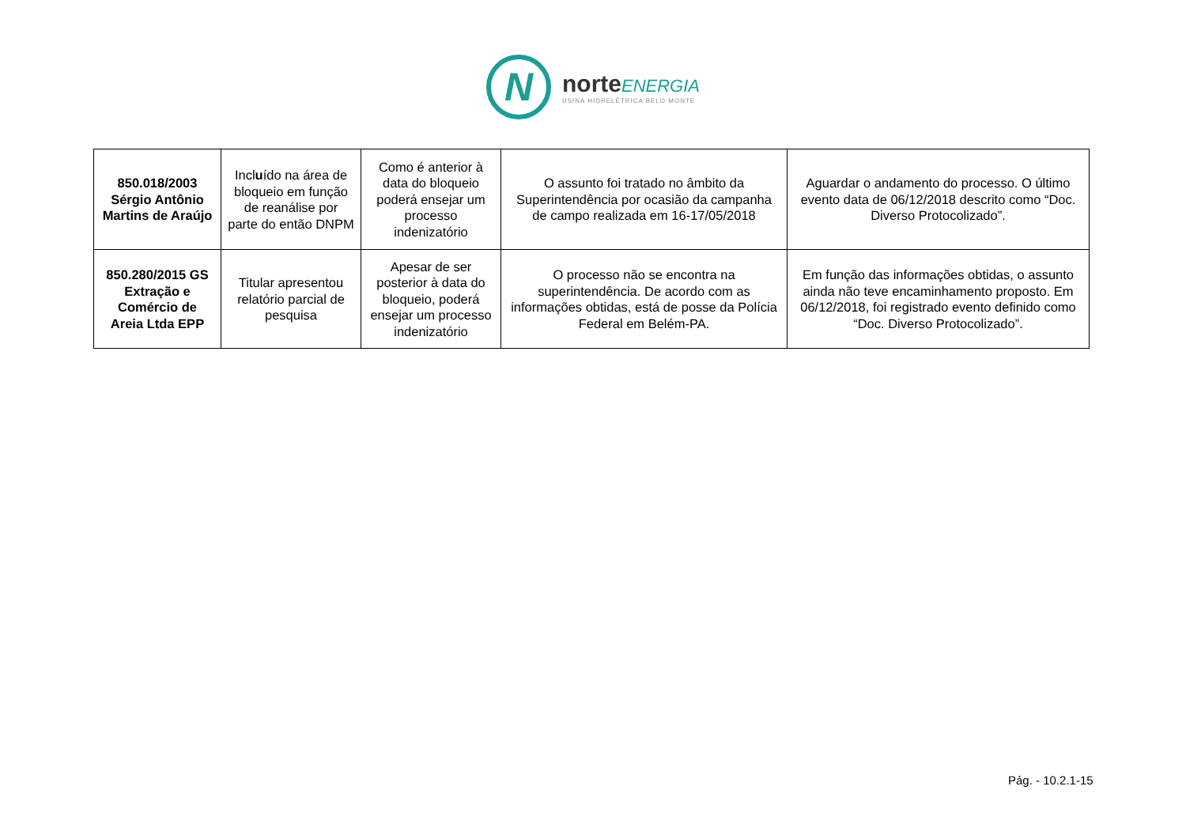N
norte ENERGIA
USINA HIDRELÉTRICA BELO MONTE
| 850.018/2003 Sérgio Antônio Martins de Araújo | Incl u ído na área de bloqueio em função de reanálise por parte do então DNPM | Como é anterior à data do bloqueio poderá ensejar um processo indenizatório | O assunto foi tratado no âmbito da Superintendência por ocasião da campanha de campo realizada em 16-17/05/2018 | Aguardar o andamento do processo. O último evento data de 06/12/2018 descrito como “Doc. Diverso Protocolizado”. |
| 850.280/2015 GS Extração e Comércio de Areia Ltda EPP | Titular apresentou relatório parcial de pesquisa | Apesar de ser posterior à data do bloqueio, poderá ensejar um processo indenizatório | O processo não se encontra na superintendência. De acordo com as informações obtidas, está de posse da Polícia Federal em Belém-PA. | Em função das informações obtidas, o assunto ainda não teve encaminhamento proposto. Em 06/12/2018, foi registrado evento definido como “Doc. Diverso Protocolizado”. |
Pág. - 10.2.1-15